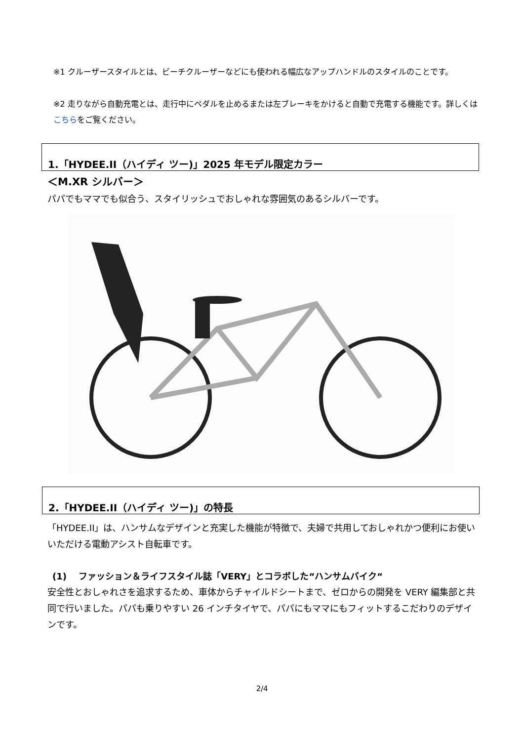※1 クルーザースタイルとは、ビーチクルーザーなどにも使われる幅広なアップハンドルのスタイルのことです。
※2 走りながら自動充電とは、走行中にペダルを止めるまたは左ブレーキをかけると自動で充電する機能です。詳しくはこちらをご覧ください。
1.「HYDEE.II（ハイディ ツー)」2025 年モデル限定カラー
＜M.XR シルバー＞
パパでもママでも似合う、スタイリッシュでおしゃれな雰囲気のあるシルバーです。
2.「HYDEE.II（ハイディ ツー)」の特長
「HYDEE.II」は、ハンサムなデザインと充実した機能が特徴で、夫婦で共用しておしゃれかつ便利にお使いいただける電動アシスト自転車です。
(1)　 ファッション＆ライフスタイル誌「VERY」とコラボした“ハンサムバイク“
安全性とおしゃれさを追求するため、車体からチャイルドシートまで、ゼロからの開発を VERY 編集部と共同で行いました。パパも乗りやすい 26 インチタイヤで、パパにもママにもフィットするこだわりのデザインです。
2/4